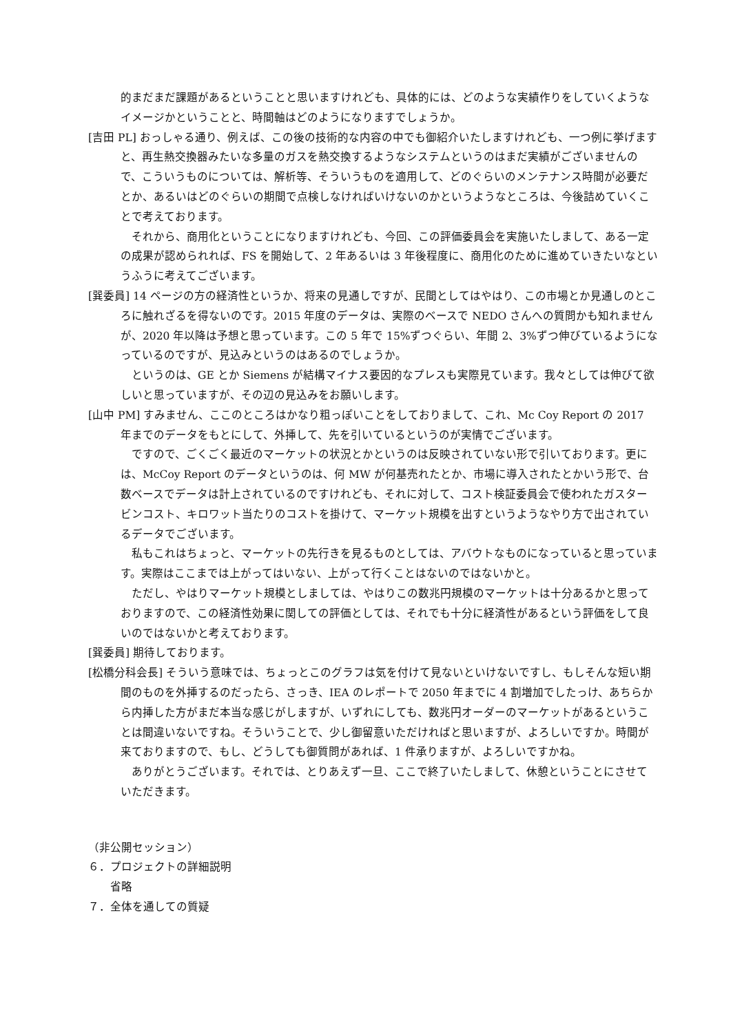的まだまだ課題があるということと思いますけれども、具体的には、どのような実績作りをしていくようなイメージかということと、時間軸はどのようになりますでしょうか。
[吉田 PL] おっしゃる通り、例えば、この後の技術的な内容の中でも御紹介いたしますけれども、一つ例に挙げますと、再生熱交換器みたいな多量のガスを熱交換するようなシステムというのはまだ実績がございませんので、こういうものについては、解析等、そういうものを適用して、どのぐらいのメンテナンス時間が必要だとか、あるいはどのぐらいの期間で点検しなければいけないのかというようなところは、今後詰めていくことで考えております。
それから、商用化ということになりますけれども、今回、この評価委員会を実施いたしまして、ある一定の成果が認められれば、FS を開始して、2 年あるいは 3 年後程度に、商用化のために進めていきたいなというふうに考えてございます。
[巽委員] 14 ページの方の経済性というか、将来の見通しですが、民間としてはやはり、この市場とか見通しのところに触れざるを得ないのです。2015 年度のデータは、実際のベースで NEDO さんへの質問かも知れませんが、2020 年以降は予想と思っています。この 5 年で 15%ずつぐらい、年間 2、3%ずつ伸びているようになっているのですが、見込みというのはあるのでしょうか。
というのは、GE とか Siemens が結構マイナス要因的なプレスも実際見ています。我々としては伸びて欲しいと思っていますが、その辺の見込みをお願いします。
[山中 PM] すみません、ここのところはかなり粗っぽいことをしておりまして、これ、Mc Coy Report の 2017 年までのデータをもとにして、外挿して、先を引いているというのが実情でございます。
ですので、ごくごく最近のマーケットの状況とかというのは反映されていない形で引いております。更には、McCoy Report のデータというのは、何 MW が何基売れたとか、市場に導入されたとかいう形で、台数ベースでデータは計上されているのですけれども、それに対して、コスト検証委員会で使われたガスタービンコスト、キロワット当たりのコストを掛けて、マーケット規模を出すというようなやり方で出されているデータでございます。
私もこれはちょっと、マーケットの先行きを見るものとしては、アバウトなものになっていると思っています。実際はここまでは上がってはいない、上がって行くことはないのではないかと。
ただし、やはりマーケット規模としましては、やはりこの数兆円規模のマーケットは十分あるかと思っておりますので、この経済性効果に関しての評価としては、それでも十分に経済性があるという評価をして良いのではないかと考えております。
[巽委員] 期待しております。
[松橋分科会長] そういう意味では、ちょっとこのグラフは気を付けて見ないといけないですし、もしそんな短い期間のものを外挿するのだったら、さっき、IEA のレポートで 2050 年までに 4 割増加でしたっけ、あちらから内挿した方がまだ本当な感じがしますが、いずれにしても、数兆円オーダーのマーケットがあるということは間違いないですね。そういうことで、少し御留意いただければと思いますが、よろしいですか。時間が来ておりますので、もし、どうしても御質問があれば、1 件承りますが、よろしいですかね。
ありがとうございます。それでは、とりあえず一旦、ここで終了いたしまして、休憩ということにさせていただきます。
（非公開セッション）
６．プロジェクトの詳細説明
省略
７．全体を通しての質疑